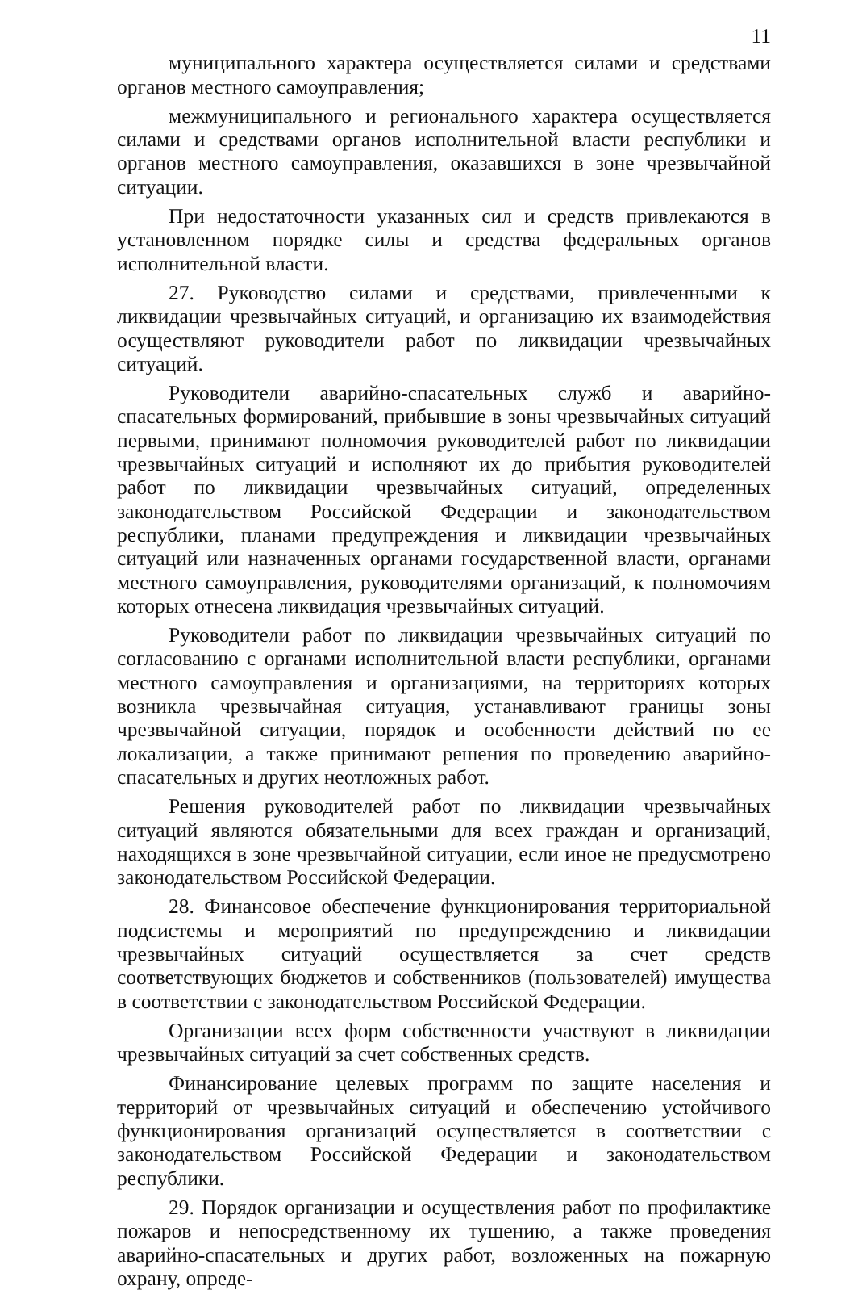11
муниципального характера осуществляется силами и средствами органов местного самоуправления;
межмуниципального и регионального характера осуществляется силами и средствами органов исполнительной власти республики и органов местного самоуправления, оказавшихся в зоне чрезвычайной ситуации.
При недостаточности указанных сил и средств привлекаются в установленном порядке силы и средства федеральных органов исполнительной власти.
27. Руководство силами и средствами, привлеченными к ликвидации чрезвычайных ситуаций, и организацию их взаимодействия осуществляют руководители работ по ликвидации чрезвычайных ситуаций.
Руководители аварийно-спасательных служб и аварийно-спасательных формирований, прибывшие в зоны чрезвычайных ситуаций первыми, принимают полномочия руководителей работ по ликвидации чрезвычайных ситуаций и исполняют их до прибытия руководителей работ по ликвидации чрезвычайных ситуаций, определенных законодательством Российской Федерации и законодательством республики, планами предупреждения и ликвидации чрезвычайных ситуаций или назначенных органами государственной власти, органами местного самоуправления, руководителями организаций, к полномочиям которых отнесена ликвидация чрезвычайных ситуаций.
Руководители работ по ликвидации чрезвычайных ситуаций по согласованию с органами исполнительной власти республики, органами местного самоуправления и организациями, на территориях которых возникла чрезвычайная ситуация, устанавливают границы зоны чрезвычайной ситуации, порядок и особенности действий по ее локализации, а также принимают решения по проведению аварийно-спасательных и других неотложных работ.
Решения руководителей работ по ликвидации чрезвычайных ситуаций являются обязательными для всех граждан и организаций, находящихся в зоне чрезвычайной ситуации, если иное не предусмотрено законодательством Российской Федерации.
28. Финансовое обеспечение функционирования территориальной подсистемы и мероприятий по предупреждению и ликвидации чрезвычайных ситуаций осуществляется за счет средств соответствующих бюджетов и собственников (пользователей) имущества в соответствии с законодательством Российской Федерации.
Организации всех форм собственности участвуют в ликвидации чрезвычайных ситуаций за счет собственных средств.
Финансирование целевых программ по защите населения и территорий от чрезвычайных ситуаций и обеспечению устойчивого функционирования организаций осуществляется в соответствии с законодательством Российской Федерации и законодательством республики.
29. Порядок организации и осуществления работ по профилактике пожаров и непосредственному их тушению, а также проведения аварийно-спасательных и других работ, возложенных на пожарную охрану, опреде-